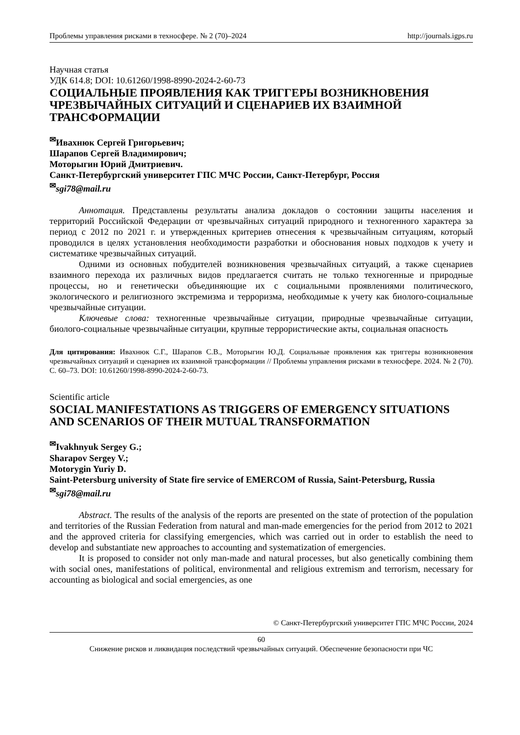Проблемы управления рисками в техносфере. № 2 (70)–2024 http://journals.igps.ru
Научная статья
УДК 614.8; DOI: 10.61260/1998-8990-2024-2-60-73
СОЦИАЛЬНЫЕ ПРОЯВЛЕНИЯ КАК ТРИГГЕРЫ ВОЗНИКНОВЕНИЯ ЧРЕЗВЫЧАЙНЫХ СИТУАЦИЙ И СЦЕНАРИЕВ ИХ ВЗАИМНОЙ ТРАНСФОРМАЦИИ
<sup>✉</sup>Ивахнюк Сергей Григорьевич;
Шарапов Сергей Владимирович;
Моторыгин Юрий Дмитриевич.
Санкт-Петербургский университет ГПС МЧС России, Санкт-Петербург, Россия
<sup>✉</sup>sgi78@mail.ru
Аннотация. Представлены результаты анализа докладов о состоянии защиты населения и территорий Российской Федерации от чрезвычайных ситуаций природного и техногенного характера за период с 2012 по 2021 г. и утвержденных критериев отнесения к чрезвычайным ситуациям, который проводился в целях установления необходимости разработки и обоснования новых подходов к учету и систематике чрезвычайных ситуаций.
Одними из основных побудителей возникновения чрезвычайных ситуаций, а также сценариев взаимного перехода их различных видов предлагается считать не только техногенные и природные процессы, но и генетически объединяющие их с социальными проявлениями политического, экологического и религиозного экстремизма и терроризма, необходимые к учету как биолого-социальные чрезвычайные ситуации.
Ключевые слова: техногенные чрезвычайные ситуации, природные чрезвычайные ситуации, биолого-социальные чрезвычайные ситуации, крупные террористические акты, социальная опасность
Для цитирования: Ивахнюк С.Г., Шарапов С.В., Моторыгин Ю.Д. Социальные проявления как триггеры возникновения чрезвычайных ситуаций и сценариев их взаимной трансформации // Проблемы управления рисками в техносфере. 2024. № 2 (70). С. 60–73. DOI: 10.61260/1998-8990-2024-2-60-73.
Scientific article
SOCIAL MANIFESTATIONS AS TRIGGERS OF EMERGENCY SITUATIONS AND SCENARIOS OF THEIR MUTUAL TRANSFORMATION
<sup>✉</sup>Ivakhnyuk Sergey G.;
Sharapov Sergey V.;
Motorygin Yuriy D.
Saint-Petersburg university of State fire service of EMERCOM of Russia, Saint-Petersburg, Russia
<sup>✉</sup>sgi78@mail.ru
Abstract. The results of the analysis of the reports are presented on the state of protection of the population and territories of the Russian Federation from natural and man-made emergencies for the period from 2012 to 2021 and the approved criteria for classifying emergencies, which was carried out in order to establish the need to develop and substantiate new approaches to accounting and systematization of emergencies.
It is proposed to consider not only man-made and natural processes, but also genetically combining them with social ones, manifestations of political, environmental and religious extremism and terrorism, necessary for accounting as biological and social emergencies, as one
© Санкт-Петербургский университет ГПС МЧС России, 2024
60
Снижение рисков и ликвидация последствий чрезвычайных ситуаций. Обеспечение безопасности при ЧС